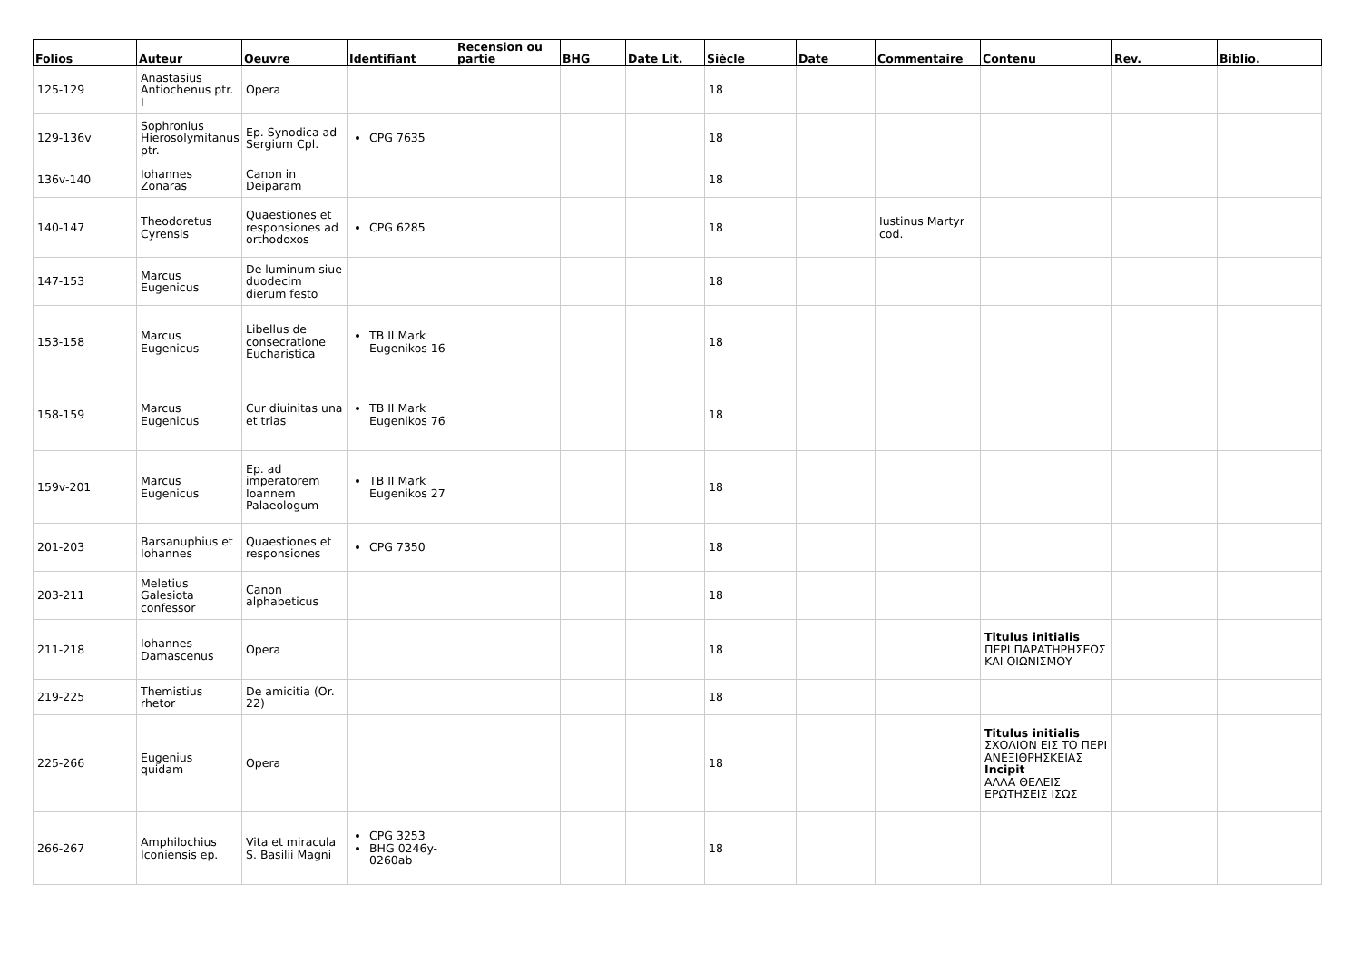| Folios | Auteur | Oeuvre | Identifiant | Recension ou partie | BHG | Date Lit. | Siècle | Date | Commentaire | Contenu | Rev. | Biblio. |
| --- | --- | --- | --- | --- | --- | --- | --- | --- | --- | --- | --- | --- |
| 125-129 | Anastasius Antiochenus ptr. I | Opera | | | | | 18 | | | | | |
| 129-136v | Sophronius Hierosolymitanus ptr. | Ep. Synodica ad Sergium Cpl. | CPG 7635 | | | | 18 | | | | | |
| 136v-140 | Iohannes Zonaras | Canon in Deiparam | | | | | 18 | | | | | |
| 140-147 | Theodoretus Cyrensis | Quaestiones et responsiones ad orthodoxos | CPG 6285 | | | | 18 | | Iustinus Martyr cod. | | | |
| 147-153 | Marcus Eugenicus | De luminum siue duodecim dierum festo | | | | | 18 | | | | | |
| 153-158 | Marcus Eugenicus | Libellus de consecratione Eucharistica | TB II Mark Eugenikos 16 | | | | 18 | | | | | |
| 158-159 | Marcus Eugenicus | Cur diuinitas una et trias | TB II Mark Eugenikos 76 | | | | 18 | | | | | |
| 159v-201 | Marcus Eugenicus | Ep. ad imperatorem Ioannem Palaeologum | TB II Mark Eugenikos 27 | | | | 18 | | | | | |
| 201-203 | Barsanuphius et Iohannes | Quaestiones et responsiones | CPG 7350 | | | | 18 | | | | | |
| 203-211 | Meletius Galesiota confessor | Canon alphabeticus | | | | | 18 | | | | | |
| 211-218 | Iohannes Damascenus | Opera | | | | | 18 | | | Titulus initialis ΠΕΡΙ ΠΑΡΑΤΗΡΗΣΕΩΣ ΚΑΙ ΟΙΩΝΙΣΜΟΥ | | |
| 219-225 | Themistius rhetor | De amicitia (Or. 22) | | | | | 18 | | | | | |
| 225-266 | Eugenius quidam | Opera | | | | | 18 | | | Titulus initialis ΣΧΟΛΙΟΝ ΕΙΣ ΤΟ ΠΕΡΙ ΑΝΕΞΙΘΡΗΣΚΕΙΑΣ Incipit ΑΛΛΑ ΘΕΛΕΙΣ ΕΡΩΤΗΣΕΙΣ ΙΣΩΣ | | |
| 266-267 | Amphilochius Iconiensis ep. | Vita et miracula S. Basilii Magni | CPG 3253 BHG 0246y-0260ab | | | | 18 | | | | | |